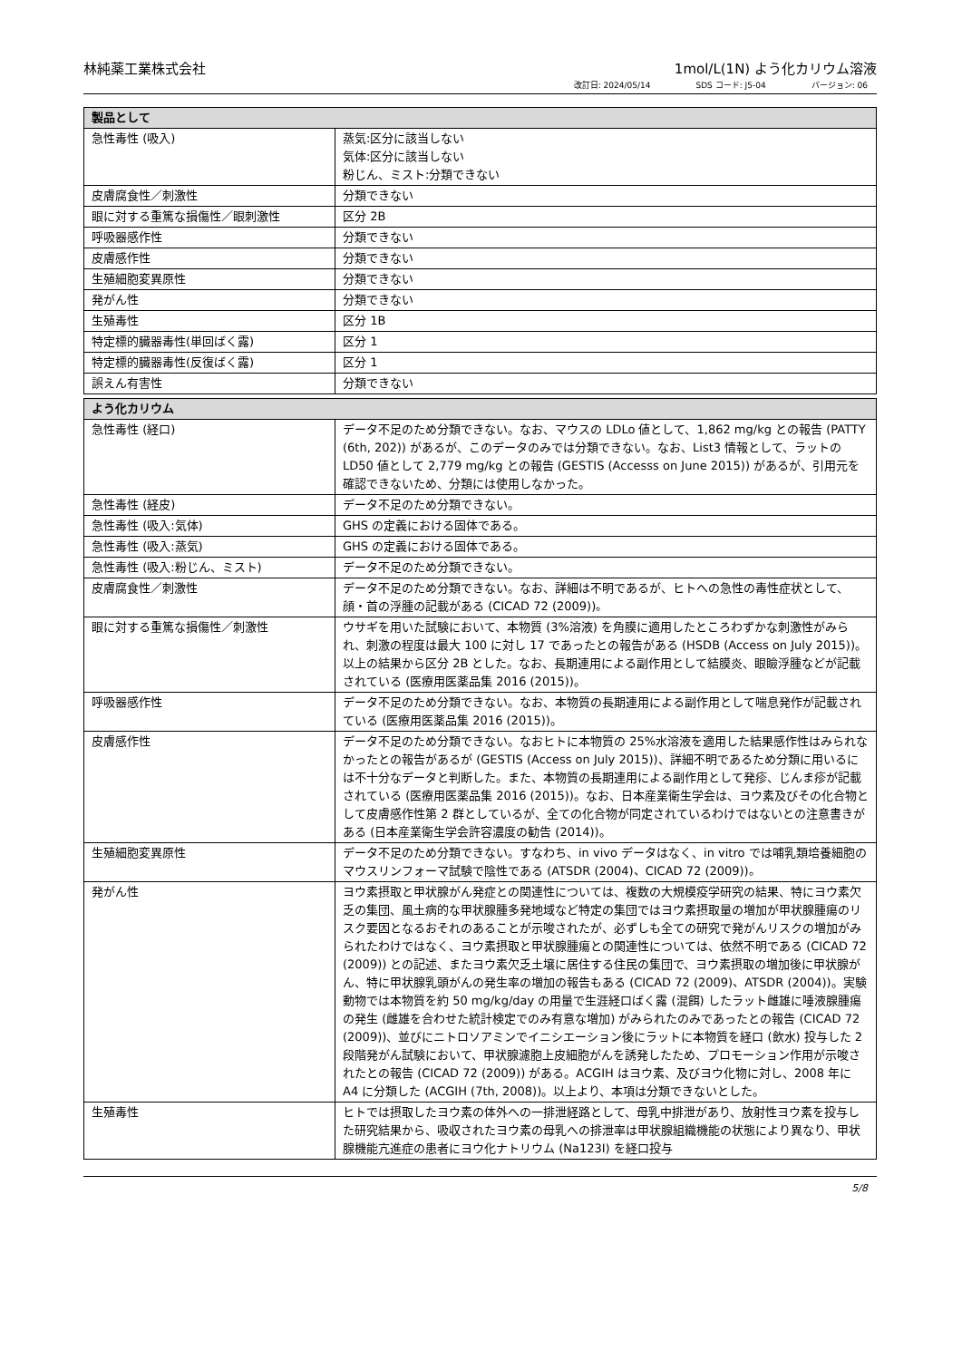林純薬工業株式会社 1mol/L(1N) よう化カリウム溶液
改訂日: 2024/05/14 SDS コード: J5-04 バージョン: 06
| 製品として | |
| --- | --- |
| 急性毒性 (吸入) | 蒸気:区分に該当しない 気体:区分に該当しない 粉じん、ミスト:分類できない |
| 皮膚腐食性／刺激性 | 分類できない |
| 眼に対する重篤な損傷性／眼刺激性 | 区分 2B |
| 呼吸器感作性 | 分類できない |
| 皮膚感作性 | 分類できない |
| 生殖細胞変異原性 | 分類できない |
| 発がん性 | 分類できない |
| 生殖毒性 | 区分 1B |
| 特定標的臓器毒性(単回ばく露) | 区分 1 |
| 特定標的臓器毒性(反復ばく露) | 区分 1 |
| 誤えん有害性 | 分類できない |
| よう化カリウム | |
| --- | --- |
| 急性毒性 (経口) | データ不足のため分類できない。なお、マウスの LDLo 値として、1,862 mg/kg との報告 (PATTY (6th, 202)) があるが、このデータのみでは分類できない。なお、List3 情報として、ラットの LD50 値として 2,779 mg/kg との報告 (GESTIS (Accesss on June 2015)) があるが、引用元を確認できないため、分類には使用しなかった。 |
| 急性毒性 (経皮) | データ不足のため分類できない。 |
| 急性毒性 (吸入:気体) | GHS の定義における固体である。 |
| 急性毒性 (吸入:蒸気) | GHS の定義における固体である。 |
| 急性毒性 (吸入:粉じん、ミスト) | データ不足のため分類できない。 |
| 皮膚腐食性／刺激性 | データ不足のため分類できない。なお、詳細は不明であるが、ヒトへの急性の毒性症状として、顔・首の浮腫の記載がある (CICAD 72 (2009))。 |
| 眼に対する重篤な損傷性／刺激性 | ウサギを用いた試験において、本物質 (3%溶液) を角膜に適用したところわずかな刺激性がみられ、刺激の程度は最大 100 に対し 17 であったとの報告がある (HSDB (Access on July 2015))。以上の結果から区分 2B とした。なお、長期連用による副作用として結膜炎、眼瞼浮腫などが記載されている (医療用医薬品集 2016 (2015))。 |
| 呼吸器感作性 | データ不足のため分類できない。なお、本物質の長期連用による副作用として喘息発作が記載されている (医療用医薬品集 2016 (2015))。 |
| 皮膚感作性 | データ不足のため分類できない。なおヒトに本物質の 25%水溶液を適用した結果感作性はみられなかったとの報告があるが (GESTIS (Access on July 2015))、詳細不明であるため分類に用いるには不十分なデータと判断した。また、本物質の長期連用による副作用として発疹、じんま疹が記載されている (医療用医薬品集 2016 (2015))。なお、日本産業衛生学会は、ヨウ素及びその化合物として皮膚感作性第 2 群としているが、全ての化合物が同定されているわけではないとの注意書きがある (日本産業衛生学会許容濃度の勧告 (2014))。 |
| 生殖細胞変異原性 | データ不足のため分類できない。すなわち、in vivo データはなく、in vitro では哺乳類培養細胞のマウスリンフォーマ試験で陰性である (ATSDR (2004)、CICAD 72 (2009))。 |
| 発がん性 | ヨウ素摂取と甲状腺がん発症との関連性については、複数の大規模疫学研究の結果、特にヨウ素欠乏の集団、風土病的な甲状腺腫多発地域など特定の集団ではヨウ素摂取量の増加が甲状腺腫瘍のリスク要因となるおそれのあることが示唆されたが、必ずしも全ての研究で発がんリスクの増加がみられたわけではなく、ヨウ素摂取と甲状腺腫瘍との関連性については、依然不明である (CICAD 72 (2009)) との記述、またヨウ素欠乏土壌に居住する住民の集団で、ヨウ素摂取の増加後に甲状腺がん、特に甲状腺乳頭がんの発生率の増加の報告もある (CICAD 72 (2009)、ATSDR (2004))。実験動物では本物質を約 50 mg/kg/day の用量で生涯経口ばく露 (混餌) したラット雌雄に唾液腺腫瘍の発生 (雌雄を合わせた統計検定でのみ有意な増加) がみられたのみであったとの報告 (CICAD 72 (2009))、並びにニトロソアミンでイニシエーション後にラットに本物質を経口 (飲水) 投与した 2 段階発がん試験において、甲状腺濾胞上皮細胞がんを誘発したため、プロモーション作用が示唆されたとの報告 (CICAD 72 (2009)) がある。ACGIH はヨウ素、及びヨウ化物に対し、2008 年に A4 に分類した (ACGIH (7th, 2008))。以上より、本項は分類できないとした。 |
| 生殖毒性 | ヒトでは摂取したヨウ素の体外への一排泄経路として、母乳中排泄があり、放射性ヨウ素を投与した研究結果から、吸収されたヨウ素の母乳への排泄率は甲状腺組織機能の状態により異なり、甲状腺機能亢進症の患者にヨウ化ナトリウム (Na123I) を経口投与 |
5/8